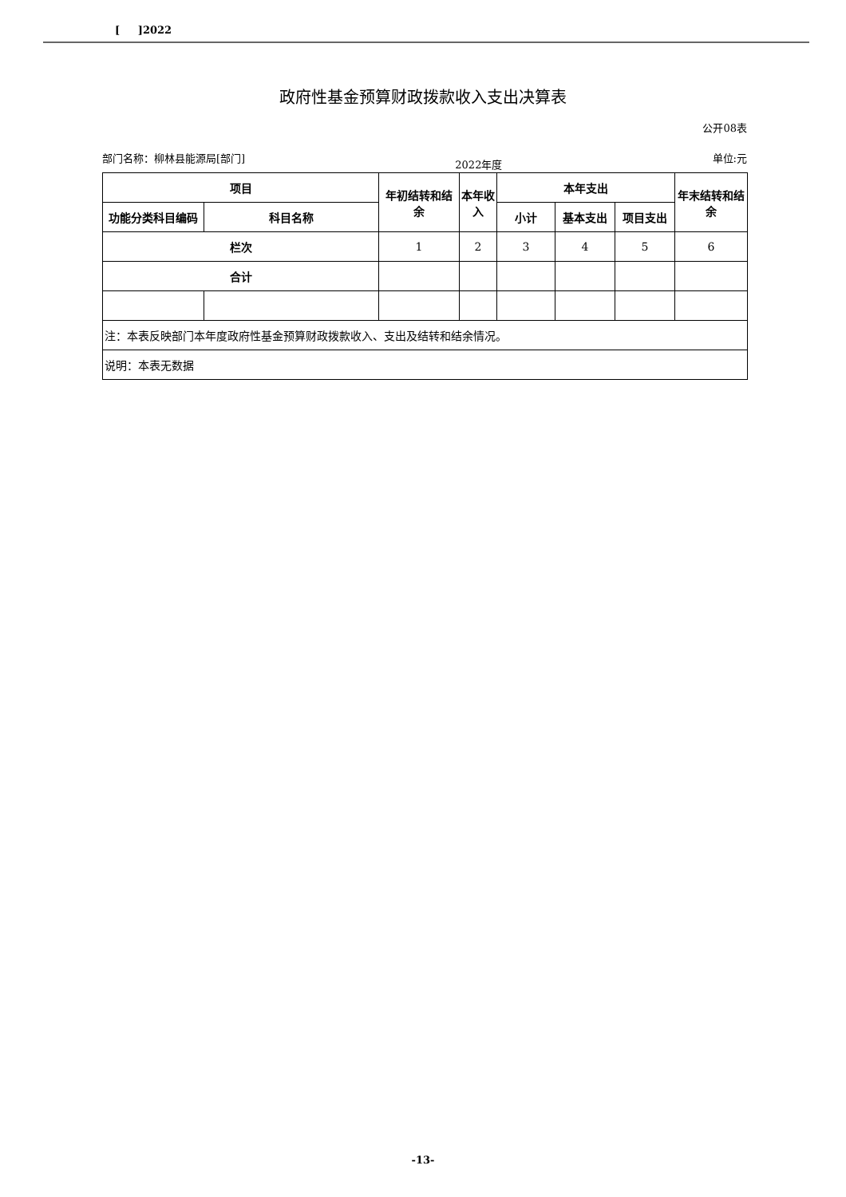[ ]2022
政府性基金预算财政拨款收入支出决算表
公开08表
部门名称：柳林县能源局[部门] 2022年度 单位:元
| 项目 | | 年初结转和结余 | 本年收入 | 本年支出 | | | 年末结转和结余 |
| --- | --- | --- | --- | --- | --- | --- | --- |
| 功能分类科目编码 | 科目名称 | | | 小计 | 基本支出 | 项目支出 | |
| 栏次 | | 1 | 2 | 3 | 4 | 5 | 6 |
| 合计 | | | | | | | |
| 注：本表反映部门本年度政府性基金预算财政拨款收入、支出及结转和结余情况。 | | | | | | | |
| 说明：本表无数据 | | | | | | | |
-13-